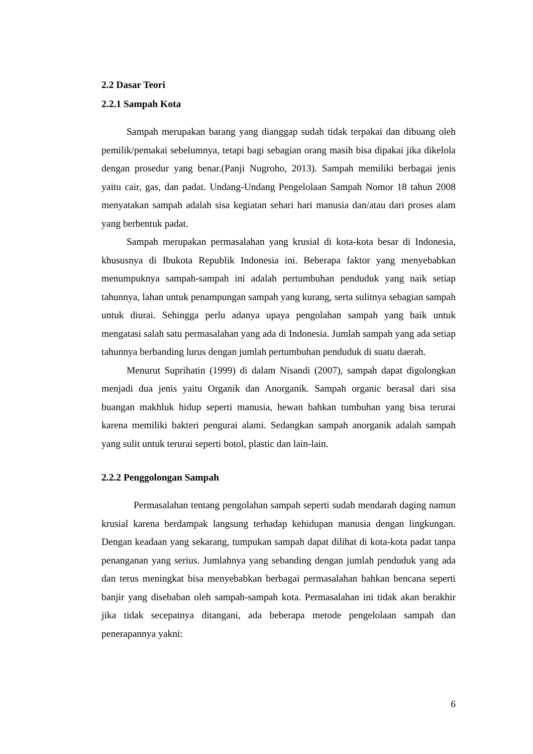2.2 Dasar Teori
2.2.1 Sampah Kota
Sampah merupakan barang yang dianggap sudah tidak terpakai dan dibuang oleh pemilik/pemakai sebelumnya, tetapi bagi sebagian orang masih bisa dipakai jika dikelola dengan prosedur yang benar.(Panji Nugroho, 2013). Sampah memiliki berbagai jenis yaitu cair, gas, dan padat. Undang-Undang Pengelolaan Sampah Nomor 18 tahun 2008 menyatakan sampah adalah sisa kegiatan sehari hari manusia dan/atau dari proses alam yang berbentuk padat.
Sampah merupakan permasalahan yang krusial di kota-kota besar di Indonesia, khususnya di Ibukota Republik Indonesia ini. Beberapa faktor yang menyebabkan menumpuknya sampah-sampah ini adalah pertumbuhan penduduk yang naik setiap tahunnya, lahan untuk penampungan sampah yang kurang, serta sulitnya sebagian sampah untuk diurai. Sehingga perlu adanya upaya pengolahan sampah yang baik untuk mengatasi salah satu permasalahan yang ada di Indonesia. Jumlah sampah yang ada setiap tahunnya berbanding lurus dengan jumlah pertumbuhan penduduk di suatu daerah.
Menurut Suprihatin (1999) di dalam Nisandi (2007), sampah dapat digolongkan menjadi dua jenis yaitu Organik dan Anorganik. Sampah organic berasal dari sisa buangan makhluk hidup seperti manusia, hewan bahkan tumbuhan yang bisa terurai karena memiliki bakteri pengurai alami. Sedangkan sampah anorganik adalah sampah yang sulit untuk terurai seperti botol, plastic dan lain-lain.
2.2.2 Penggolongan Sampah
Permasalahan tentang pengolahan sampah seperti sudah mendarah daging namun krusial karena berdampak langsung terhadap kehidupan manusia dengan lingkungan. Dengan keadaan yang sekarang, tumpukan sampah dapat dilihat di kota-kota padat tanpa penanganan yang serius. Jumlahnya yang sebanding dengan jumlah penduduk yang ada dan terus meningkat bisa menyebabkan berbagai permasalahan bahkan bencana seperti banjir yang disebaban oleh sampah-sampah kota. Permasalahan ini tidak akan berakhir jika tidak secepatnya ditangani, ada beberapa metode pengelolaan sampah dan penerapannya yakni:
6